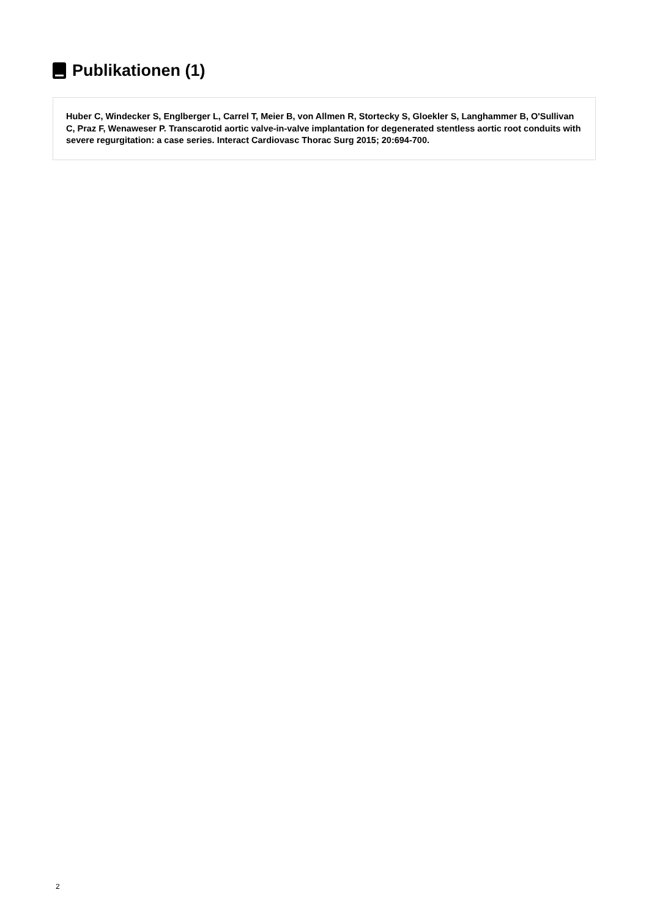Publikationen (1)
Huber C, Windecker S, Englberger L, Carrel T, Meier B, von Allmen R, Stortecky S, Gloekler S, Langhammer B, O'Sullivan C, Praz F, Wenaweser P. Transcarotid aortic valve-in-valve implantation for degenerated stentless aortic root conduits with severe regurgitation: a case series. Interact Cardiovasc Thorac Surg 2015; 20:694-700.
2